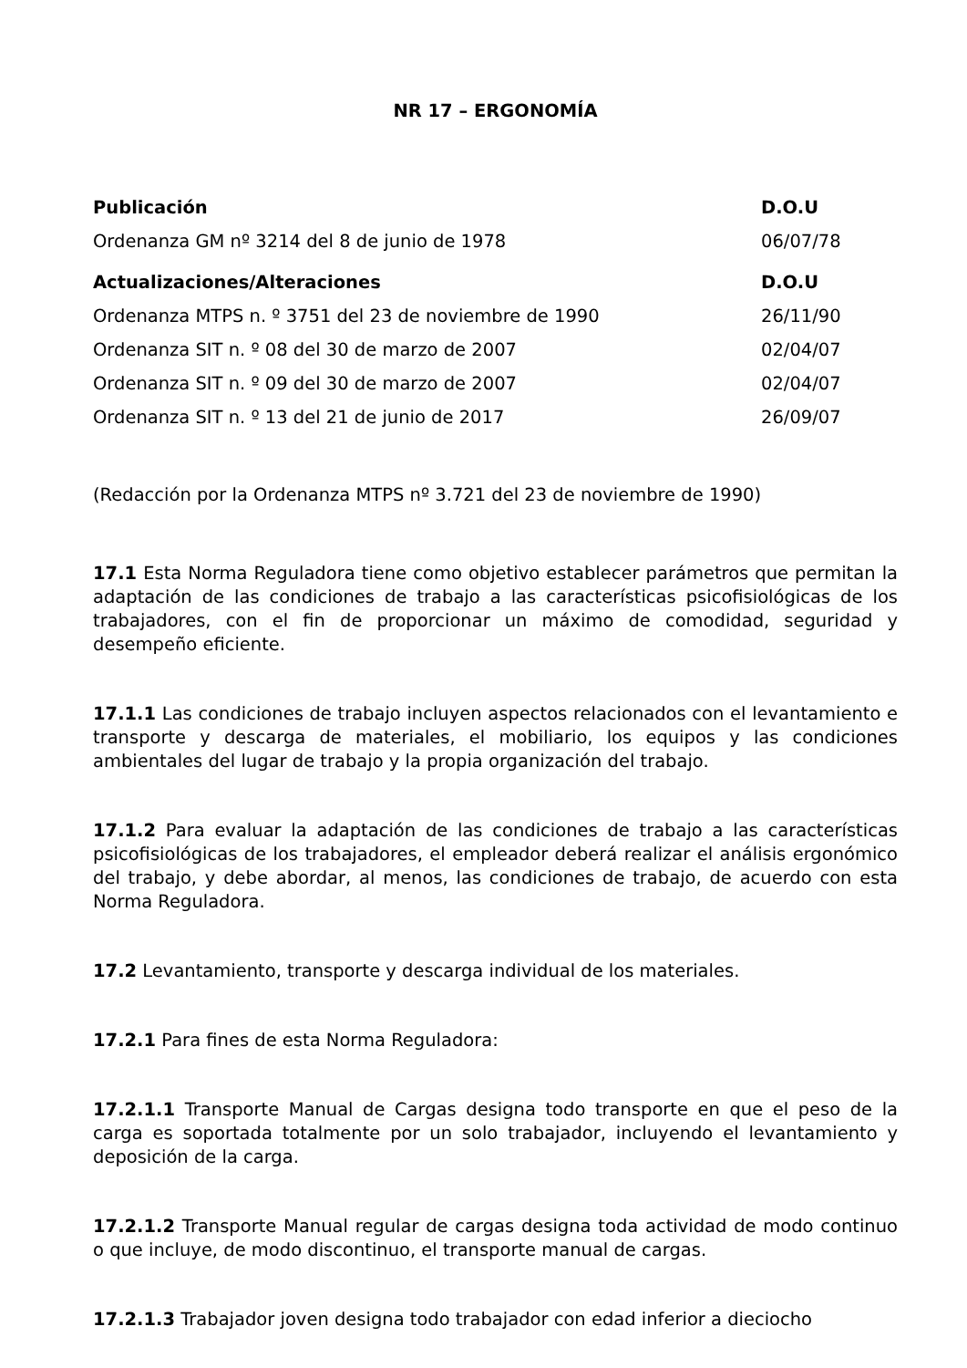NR 17 – ERGONOMÍA
| Publicación | D.O.U |
| --- | --- |
| Ordenanza GM nº 3214 del 8 de junio de 1978 | 06/07/78 |
| Actualizaciones/Alteraciones | D.O.U |
| Ordenanza MTPS n. º 3751 del 23 de noviembre de 1990 | 26/11/90 |
| Ordenanza SIT n. º 08 del 30 de marzo de 2007 | 02/04/07 |
| Ordenanza SIT n. º 09 del 30 de marzo de 2007 | 02/04/07 |
| Ordenanza SIT n. º 13 del 21 de junio de 2017 | 26/09/07 |
(Redacción por la Ordenanza MTPS nº 3.721 del 23 de noviembre de 1990)
17.1 Esta Norma Reguladora tiene como objetivo establecer parámetros que permitan la adaptación de las condiciones de trabajo a las características psicofisiológicas de los trabajadores, con el fin de proporcionar un máximo de comodidad, seguridad y desempeño eficiente.
17.1.1 Las condiciones de trabajo incluyen aspectos relacionados con el levantamiento e transporte y descarga de materiales, el mobiliario, los equipos y las condiciones ambientales del lugar de trabajo y la propia organización del trabajo.
17.1.2 Para evaluar la adaptación de las condiciones de trabajo a las características psicofisiológicas de los trabajadores, el empleador deberá realizar el análisis ergonómico del trabajo, y debe abordar, al menos, las condiciones de trabajo, de acuerdo con esta Norma Reguladora.
17.2 Levantamiento, transporte y descarga individual de los materiales.
17.2.1 Para fines de esta Norma Reguladora:
17.2.1.1 Transporte Manual de Cargas designa todo transporte en que el peso de la carga es soportada totalmente por un solo trabajador, incluyendo el levantamiento y deposición de la carga.
17.2.1.2 Transporte Manual regular de cargas designa toda actividad de modo continuo o que incluye, de modo discontinuo, el transporte manual de cargas.
17.2.1.3 Trabajador joven designa todo trabajador con edad inferior a dieciocho